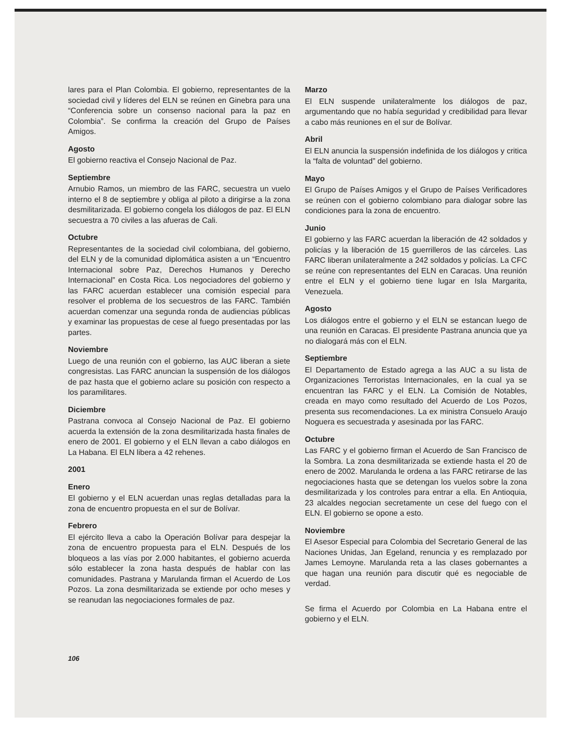lares para el Plan Colombia. El gobierno, representantes de la sociedad civil y líderes del ELN se reúnen en Ginebra para una “Conferencia sobre un consenso nacional para la paz en Colombia”. Se confirma la creación del Grupo de Países Amigos.
Agosto
El gobierno reactiva el Consejo Nacional de Paz.
Septiembre
Arnubio Ramos, un miembro de las FARC, secuestra un vuelo interno el 8 de septiembre y obliga al piloto a dirigirse a la zona desmilitarizada. El gobierno congela los diálogos de paz. El ELN secuestra a 70 civiles a las afueras de Cali.
Octubre
Representantes de la sociedad civil colombiana, del gobierno, del ELN y de la comunidad diplomática asisten a un “Encuentro Internacional sobre Paz, Derechos Humanos y Derecho Internacional” en Costa Rica. Los negociadores del gobierno y las FARC acuerdan establecer una comisión especial para resolver el problema de los secuestros de las FARC. También acuerdan comenzar una segunda ronda de audiencias públicas y examinar las propuestas de cese al fuego presentadas por las partes.
Noviembre
Luego de una reunión con el gobierno, las AUC liberan a siete congresistas. Las FARC anuncian la suspensión de los diálogos de paz hasta que el gobierno aclare su posición con respecto a los paramilitares.
Diciembre
Pastrana convoca al Consejo Nacional de Paz. El gobierno acuerda la extensión de la zona desmilitarizada hasta finales de enero de 2001. El gobierno y el ELN llevan a cabo diálogos en La Habana. El ELN libera a 42 rehenes.
2001
Enero
El gobierno y el ELN acuerdan unas reglas detalladas para la zona de encuentro propuesta en el sur de Bolívar.
Febrero
El ejército lleva a cabo la Operación Bolívar para despejar la zona de encuentro propuesta para el ELN. Después de los bloqueos a las vías por 2.000 habitantes, el gobierno acuerda sólo establecer la zona hasta después de hablar con las comunidades. Pastrana y Marulanda firman el Acuerdo de Los Pozos. La zona desmilitarizada se extiende por ocho meses y se reanudan las negociaciones formales de paz.
Marzo
El ELN suspende unilateralmente los diálogos de paz, argumentando que no había seguridad y credibilidad para llevar a cabo más reuniones en el sur de Bolívar.
Abril
El ELN anuncia la suspensión indefinida de los diálogos y critica la “falta de voluntad” del gobierno.
Mayo
El Grupo de Países Amigos y el Grupo de Países Verificadores se reúnen con el gobierno colombiano para dialogar sobre las condiciones para la zona de encuentro.
Junio
El gobierno y las FARC acuerdan la liberación de 42 soldados y policías y la liberación de 15 guerrilleros de las cárceles. Las FARC liberan unilateralmente a 242 soldados y policías. La CFC se reúne con representantes del ELN en Caracas. Una reunión entre el ELN y el gobierno tiene lugar en Isla Margarita, Venezuela.
Agosto
Los diálogos entre el gobierno y el ELN se estancan luego de una reunión en Caracas. El presidente Pastrana anuncia que ya no dialogará más con el ELN.
Septiembre
El Departamento de Estado agrega a las AUC a su lista de Organizaciones Terroristas Internacionales, en la cual ya se encuentran las FARC y el ELN. La Comisión de Notables, creada en mayo como resultado del Acuerdo de Los Pozos, presenta sus recomendaciones. La ex ministra Consuelo Araujo Noguera es secuestrada y asesinada por las FARC.
Octubre
Las FARC y el gobierno firman el Acuerdo de San Francisco de la Sombra. La zona desmilitarizada se extiende hasta el 20 de enero de 2002. Marulanda le ordena a las FARC retirarse de las negociaciones hasta que se detengan los vuelos sobre la zona desmilitarizada y los controles para entrar a ella. En Antioquia, 23 alcaldes negocian secretamente un cese del fuego con el ELN. El gobierno se opone a esto.
Noviembre
El Asesor Especial para Colombia del Secretario General de las Naciones Unidas, Jan Egeland, renuncia y es remplazado por James Lemoyne. Marulanda reta a las clases gobernantes a que hagan una reunión para discutir qué es negociable de verdad.
Se firma el Acuerdo por Colombia en La Habana entre el gobierno y el ELN.
106